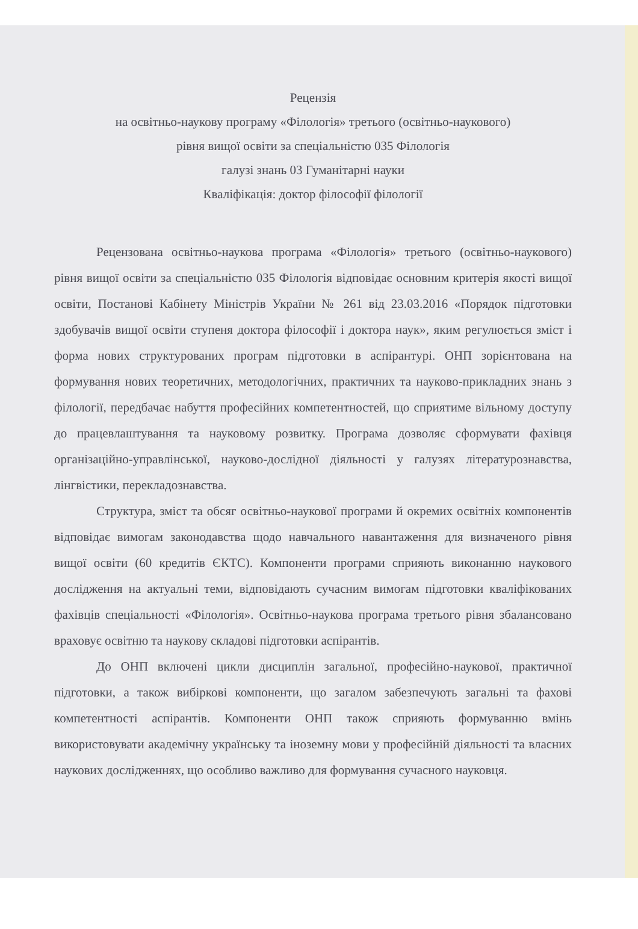Рецензія
на освітньо-наукову програму «Філологія» третього (освітньо-наукового)
рівня вищої освіти за спеціальністю 035 Філологія
галузі знань 03 Гуманітарні науки
Кваліфікація: доктор філософії філології
Рецензована освітньо-наукова програма «Філологія» третього (освітньо-наукового) рівня вищої освіти за спеціальністю 035 Філологія відповідає основним критерія якості вищої освіти, Постанові Кабінету Міністрів України № 261 від 23.03.2016 «Порядок підготовки здобувачів вищої освіти ступеня доктора філософії і доктора наук», яким регулюється зміст і форма нових структурованих програм підготовки в аспірантурі. ОНП зорієнтована на формування нових теоретичних, методологічних, практичних та науково-прикладних знань з філології, передбачає набуття професійних компетентностей, що сприятиме вільному доступу до працевлаштування та науковому розвитку. Програма дозволяє сформувати фахівця організаційно-управлінської, науково-дослідної діяльності у галузях літературознавства, лінгвістики, перекладознавства.
Структура, зміст та обсяг освітньо-наукової програми й окремих освітніх компонентів відповідає вимогам законодавства щодо навчального навантаження для визначеного рівня вищої освіти (60 кредитів ЄКТС). Компоненти програми сприяють виконанню наукового дослідження на актуальні теми, відповідають сучасним вимогам підготовки кваліфікованих фахівців спеціальності «Філологія». Освітньо-наукова програма третього рівня збалансовано враховує освітню та наукову складові підготовки аспірантів.
До ОНП включені цикли дисциплін загальної, професійно-наукової, практичної підготовки, а також вибіркові компоненти, що загалом забезпечують загальні та фахові компетентності аспірантів. Компоненти ОНП також сприяють формуванню вмінь використовувати академічну українську та іноземну мови у професійній діяльності та власних наукових дослідженнях, що особливо важливо для формування сучасного науковця.